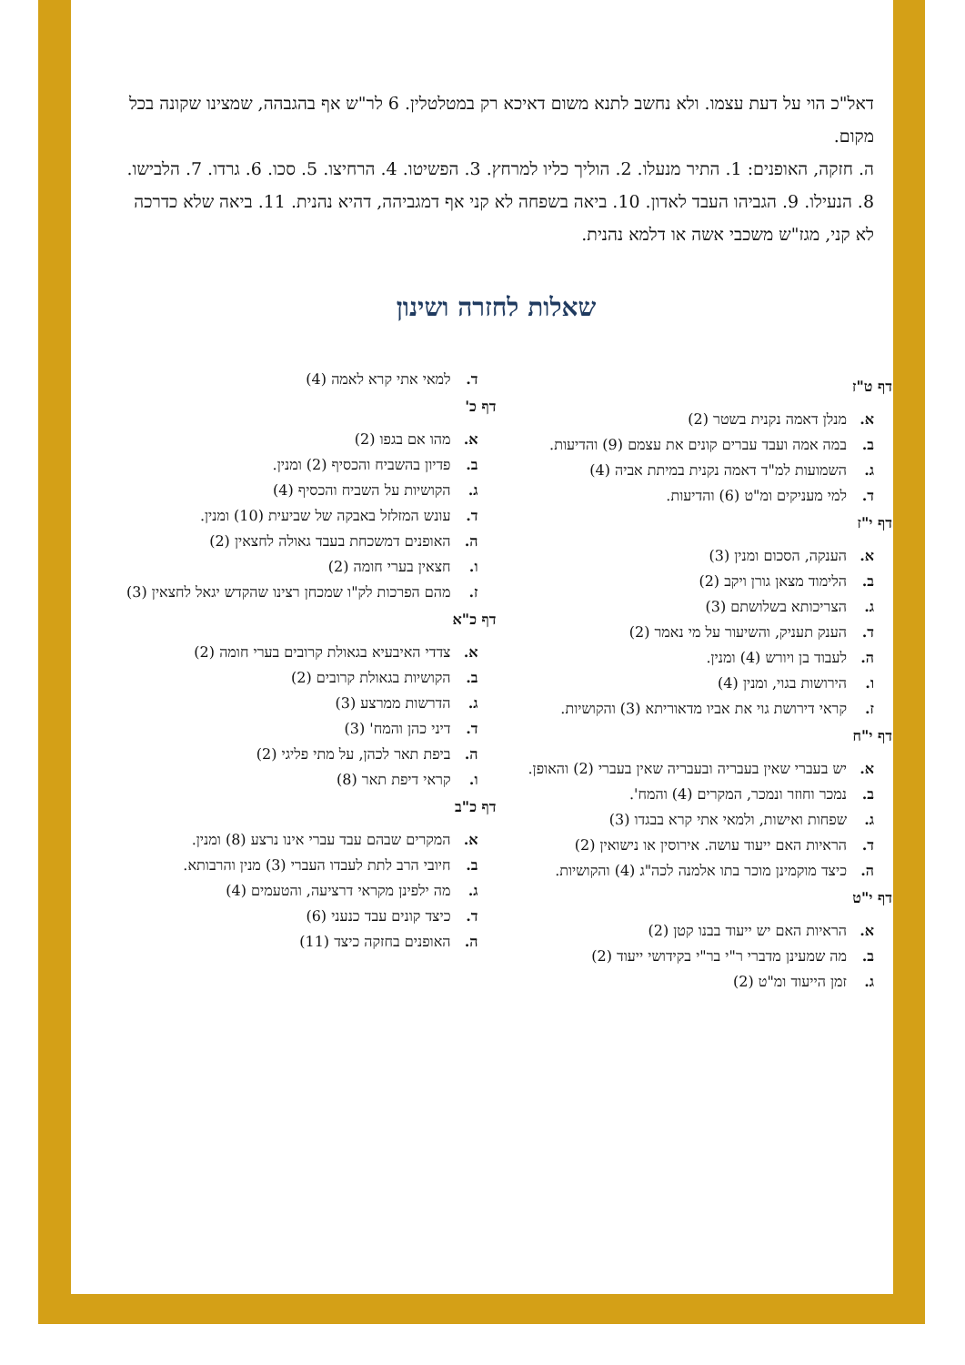דאל"כ הוי על דעת עצמו. ולא נחשב לתנא משום דאיכא רק במטלטלין. 6 לר"ש אף בהגבהה, שמצינו שקונה בכל מקום.
ה. חזקה, האופנים: 1. התיר מנעלו. 2. הוליך כליו למרחץ. 3. הפשיטו. 4. הרחיצו. 5. סכו. 6. גרדו. 7. הלבישו. 8. הנעילו. 9. הגביהו העבד לאדון. 10. ביאה בשפחה לא קני אף דמגביהה, דהיא נהנית. 11. ביאה שלא כדרכה לא קני, מגז"ש משכבי אשה או דלמא נהנית.
שאלות לחזרה ושינון
דף ט"ז
א. מנלן דאמה נקנית בשטר (2)
ב. במה אמה ועבד עברים קונים את עצמם (9) והדיעות.
ג. השמועות למ"ד דאמה נקנית במיתת אביה (4)
ד. למי מעניקים ומ"ט (6) והדיעות.
דף י"ז
א. הענקה, הסכום ומנין (3)
ב. הלימוד מצאן גורן ויקב (2)
ג. הצריכותא בשלושתם (3)
ד. הענק תעניק, והשיעור על מי נאמר (2)
ה. לעבוד בן ויורש (4) ומנין.
ו. הירושות בגוי, ומנין (4)
ז. קראי דירושת גוי את אביו מדאוריתא (3) והקושיות.
דף י"ח
א. יש בעברי שאין בעבריה ובעבריה שאין בעברי (2) והאופן.
ב. נמכר וחוזר ונמכר, המקרים (4) והמח'.
ג. שפחות ואישות, ולמאי אתי קרא בבגדו (3)
ד. הראיות האם ייעוד עושה. אירוסין או נישואין (2)
ה. כיצד מוקמינן מוכר בתו אלמנה לכה"ג (4) והקושיות.
דף י"ט
א. הראיות האם יש ייעוד בבנו קטן (2)
ב. מה שמעינן מדברי ר"י בר"י בקידושי ייעוד (2)
ג. זמן הייעוד ומ"ט (2)
ד. למאי אתי קרא לאמה (4)
דף כ'
א. מהו אם בגפו (2)
ב. פדיון בהשביח והכסיף (2) ומנין.
ג. הקושיות על השביח והכסיף (4)
ד. עונש המזלזל באבקה של שביעית (10) ומנין.
ה. האופנים דמשכחת בעבד גאולה לחצאין (2)
ו. חצאין בערי חומה (2)
ז. מהם הפרכות לק"ו שמכחן רצינו שהקדש יגאל לחצאין (3)
דף כ"א
א. צדדי האיבעיא בגאולת קרובים בערי חומה (2)
ב. הקושיות בגאולת קרובים (2)
ג. הדרשות ממרצע (3)
ד. דיני כהן והמח' (3)
ה. ביפת תאר לכהן, על מתי פליגי (2)
ו. קראי דיפת תאר (8)
דף כ"ב
א. המקרים שבהם עבד עברי אינו נרצע (8) ומנין.
ב. חיובי הרב לתת לעבדו העברי (3) מנין והרבותא.
ג. מה ילפינן מקראי דרציעה, והטעמים (4)
ד. כיצד קונים עבד כנעני (6)
ה. האופנים בחזקה כיצד (11)